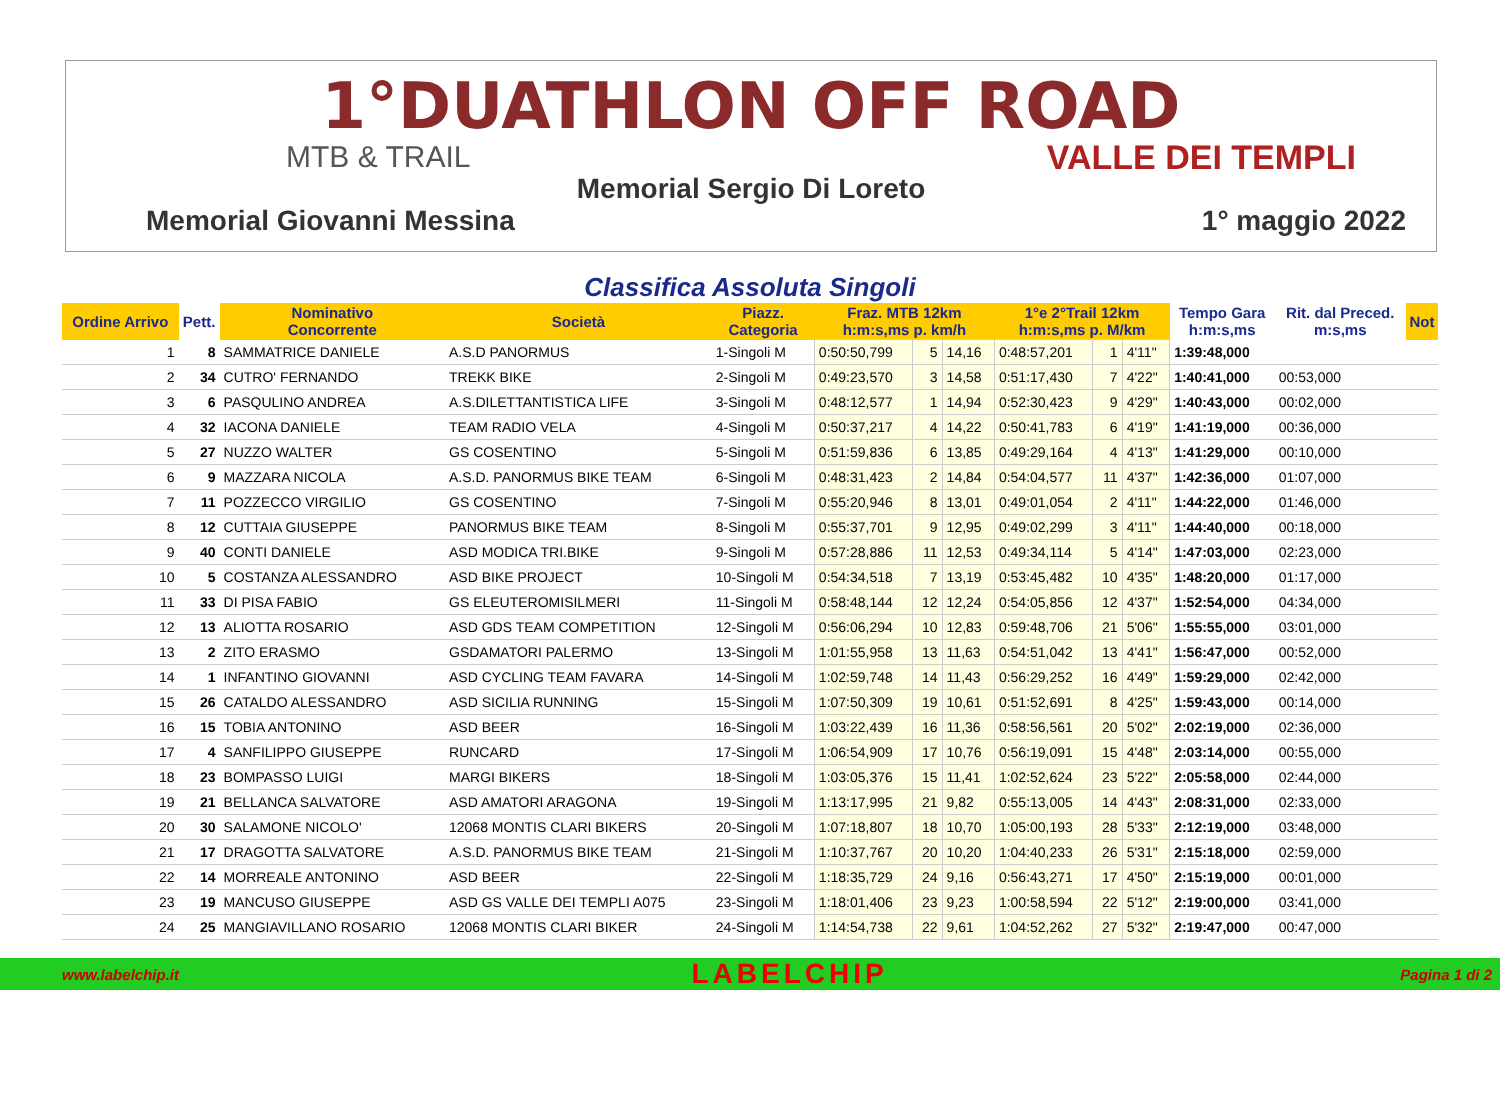1°DUATHLON OFF ROAD
MTB & TRAIL VALLE DEI TEMPLI
Memorial Sergio Di Loreto
Memorial Giovanni Messina 1° maggio 2022
Classifica Assoluta Singoli
| Ordine Arrivo | Pett. | Nominativo Concorrente | Società | Piazz. Categoria | Fraz. MTB 12km h:m:s,ms p. km/h | | | 1°e 2°Trail 12km h:m:s,ms p. M/km | | | Tempo Gara h:m:s,ms | Rit. dal Preced. m:s,ms | Not |
| --- | --- | --- | --- | --- | --- | --- | --- | --- | --- | --- | --- | --- | --- |
| 1 | 8 | SAMMATRICE DANIELE | A.S.D PANORMUS | 1-Singoli M | 0:50:50,799 | 5 | 14,16 | 0:48:57,201 | 1 | 4'11" | 1:39:48,000 | | |
| 2 | 34 | CUTRO' FERNANDO | TREKK BIKE | 2-Singoli M | 0:49:23,570 | 3 | 14,58 | 0:51:17,430 | 7 | 4'22" | 1:40:41,000 | 00:53,000 | |
| 3 | 6 | PASQULINO ANDREA | A.S.DILETTANTISTICA LIFE | 3-Singoli M | 0:48:12,577 | 1 | 14,94 | 0:52:30,423 | 9 | 4'29" | 1:40:43,000 | 00:02,000 | |
| 4 | 32 | IACONA DANIELE | TEAM RADIO VELA | 4-Singoli M | 0:50:37,217 | 4 | 14,22 | 0:50:41,783 | 6 | 4'19" | 1:41:19,000 | 00:36,000 | |
| 5 | 27 | NUZZO WALTER | GS COSENTINO | 5-Singoli M | 0:51:59,836 | 6 | 13,85 | 0:49:29,164 | 4 | 4'13" | 1:41:29,000 | 00:10,000 | |
| 6 | 9 | MAZZARA NICOLA | A.S.D. PANORMUS BIKE TEAM | 6-Singoli M | 0:48:31,423 | 2 | 14,84 | 0:54:04,577 | 11 | 4'37" | 1:42:36,000 | 01:07,000 | |
| 7 | 11 | POZZECCO VIRGILIO | GS COSENTINO | 7-Singoli M | 0:55:20,946 | 8 | 13,01 | 0:49:01,054 | 2 | 4'11" | 1:44:22,000 | 01:46,000 | |
| 8 | 12 | CUTTAIA GIUSEPPE | PANORMUS BIKE TEAM | 8-Singoli M | 0:55:37,701 | 9 | 12,95 | 0:49:02,299 | 3 | 4'11" | 1:44:40,000 | 00:18,000 | |
| 9 | 40 | CONTI DANIELE | ASD MODICA TRI.BIKE | 9-Singoli M | 0:57:28,886 | 11 | 12,53 | 0:49:34,114 | 5 | 4'14" | 1:47:03,000 | 02:23,000 | |
| 10 | 5 | COSTANZA ALESSANDRO | ASD BIKE PROJECT | 10-Singoli M | 0:54:34,518 | 7 | 13,19 | 0:53:45,482 | 10 | 4'35" | 1:48:20,000 | 01:17,000 | |
| 11 | 33 | DI PISA FABIO | GS ELEUTEROMISILMERI | 11-Singoli M | 0:58:48,144 | 12 | 12,24 | 0:54:05,856 | 12 | 4'37" | 1:52:54,000 | 04:34,000 | |
| 12 | 13 | ALIOTTA ROSARIO | ASD GDS TEAM COMPETITION | 12-Singoli M | 0:56:06,294 | 10 | 12,83 | 0:59:48,706 | 21 | 5'06" | 1:55:55,000 | 03:01,000 | |
| 13 | 2 | ZITO ERASMO | GSDAMATORI PALERMO | 13-Singoli M | 1:01:55,958 | 13 | 11,63 | 0:54:51,042 | 13 | 4'41" | 1:56:47,000 | 00:52,000 | |
| 14 | 1 | INFANTINO GIOVANNI | ASD CYCLING TEAM FAVARA | 14-Singoli M | 1:02:59,748 | 14 | 11,43 | 0:56:29,252 | 16 | 4'49" | 1:59:29,000 | 02:42,000 | |
| 15 | 26 | CATALDO ALESSANDRO | ASD SICILIA RUNNING | 15-Singoli M | 1:07:50,309 | 19 | 10,61 | 0:51:52,691 | 8 | 4'25" | 1:59:43,000 | 00:14,000 | |
| 16 | 15 | TOBIA ANTONINO | ASD BEER | 16-Singoli M | 1:03:22,439 | 16 | 11,36 | 0:58:56,561 | 20 | 5'02" | 2:02:19,000 | 02:36,000 | |
| 17 | 4 | SANFILIPPO GIUSEPPE | RUNCARD | 17-Singoli M | 1:06:54,909 | 17 | 10,76 | 0:56:19,091 | 15 | 4'48" | 2:03:14,000 | 00:55,000 | |
| 18 | 23 | BOMPASSO LUIGI | MARGI BIKERS | 18-Singoli M | 1:03:05,376 | 15 | 11,41 | 1:02:52,624 | 23 | 5'22" | 2:05:58,000 | 02:44,000 | |
| 19 | 21 | BELLANCA SALVATORE | ASD AMATORI ARAGONA | 19-Singoli M | 1:13:17,995 | 21 | 9,82 | 0:55:13,005 | 14 | 4'43" | 2:08:31,000 | 02:33,000 | |
| 20 | 30 | SALAMONE NICOLO' | 12068 MONTIS CLARI BIKERS | 20-Singoli M | 1:07:18,807 | 18 | 10,70 | 1:05:00,193 | 28 | 5'33" | 2:12:19,000 | 03:48,000 | |
| 21 | 17 | DRAGOTTA SALVATORE | A.S.D. PANORMUS BIKE TEAM | 21-Singoli M | 1:10:37,767 | 20 | 10,20 | 1:04:40,233 | 26 | 5'31" | 2:15:18,000 | 02:59,000 | |
| 22 | 14 | MORREALE ANTONINO | ASD BEER | 22-Singoli M | 1:18:35,729 | 24 | 9,16 | 0:56:43,271 | 17 | 4'50" | 2:15:19,000 | 00:01,000 | |
| 23 | 19 | MANCUSO GIUSEPPE | ASD GS VALLE DEI TEMPLI A075 | 23-Singoli M | 1:18:01,406 | 23 | 9,23 | 1:00:58,594 | 22 | 5'12" | 2:19:00,000 | 03:41,000 | |
| 24 | 25 | MANGIAVILLANO ROSARIO | 12068 MONTIS CLARI BIKER | 24-Singoli M | 1:14:54,738 | 22 | 9,61 | 1:04:52,262 | 27 | 5'32" | 2:19:47,000 | 00:47,000 | |
www.labelchip.it LABELCHIP Pagina 1 di 2